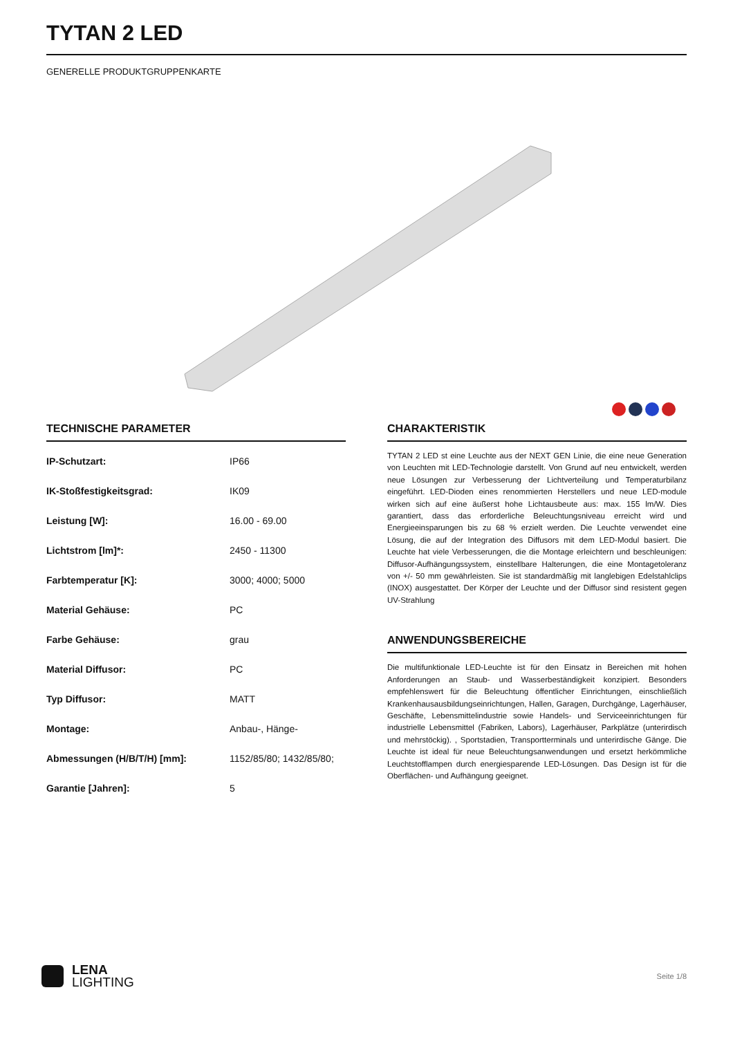TYTAN 2 LED
GENERELLE PRODUKTGRUPPENKARTE
TECHNISCHE PARAMETER
| IP-Schutzart: | IP66 |
| IK-Stoßfestigkeitsgrad: | IK09 |
| Leistung [W]: | 16.00 - 69.00 |
| Lichtstrom [lm]*: | 2450 - 11300 |
| Farbtemperatur [K]: | 3000; 4000; 5000 |
| Material Gehäuse: | PC |
| Farbe Gehäuse: | grau |
| Material Diffusor: | PC |
| Typ Diffusor: | MATT |
| Montage: | Anbau-, Hänge- |
| Abmessungen (H/B/T/H) [mm]: | 1152/85/80; 1432/85/80; |
| Garantie [Jahren]: | 5 |
CHARAKTERISTIK
TYTAN 2 LED st eine Leuchte aus der NEXT GEN Linie, die eine neue Generation von Leuchten mit LED-Technologie darstellt. Von Grund auf neu entwickelt, werden neue Lösungen zur Verbesserung der Lichtverteilung und Temperaturbilanz eingeführt. LED-Dioden eines renommierten Herstellers und neue LED-module wirken sich auf eine äußerst hohe Lichtausbeute aus: max. 155 lm/W. Dies garantiert, dass das erforderliche Beleuchtungsniveau erreicht wird und Energieeinsparungen bis zu 68 % erzielt werden. Die Leuchte verwendet eine Lösung, die auf der Integration des Diffusors mit dem LED-Modul basiert. Die Leuchte hat viele Verbesserungen, die die Montage erleichtern und beschleunigen: Diffusor-Aufhängungssystem, einstellbare Halterungen, die eine Montagetoleranz von +/- 50 mm gewährleisten. Sie ist standardmäßig mit langlebigen Edelstahlclips (INOX) ausgestattet. Der Körper der Leuchte und der Diffusor sind resistent gegen UV-Strahlung
ANWENDUNGSBEREICHE
Die multifunktionale LED-Leuchte ist für den Einsatz in Bereichen mit hohen Anforderungen an Staub- und Wasserbeständigkeit konzipiert. Besonders empfehlenswert für die Beleuchtung öffentlicher Einrichtungen, einschließlich Krankenhausausbildungseinrichtungen, Hallen, Garagen, Durchgänge, Lagerhäuser, Geschäfte, Lebensmittelindustrie sowie Handels- und Serviceeinrichtungen für industrielle Lebensmittel (Fabriken, Labors), Lagerhäuser, Parkplätze (unterirdisch und mehrstöckig). , Sportstadien, Transportterminals und unterirdische Gänge. Die Leuchte ist ideal für neue Beleuchtungsanwendungen und ersetzt herkömmliche Leuchtstofflampen durch energiesparende LED-Lösungen. Das Design ist für die Oberflächen- und Aufhängung geeignet.
LENA
LIGHTING
Seite 1/8